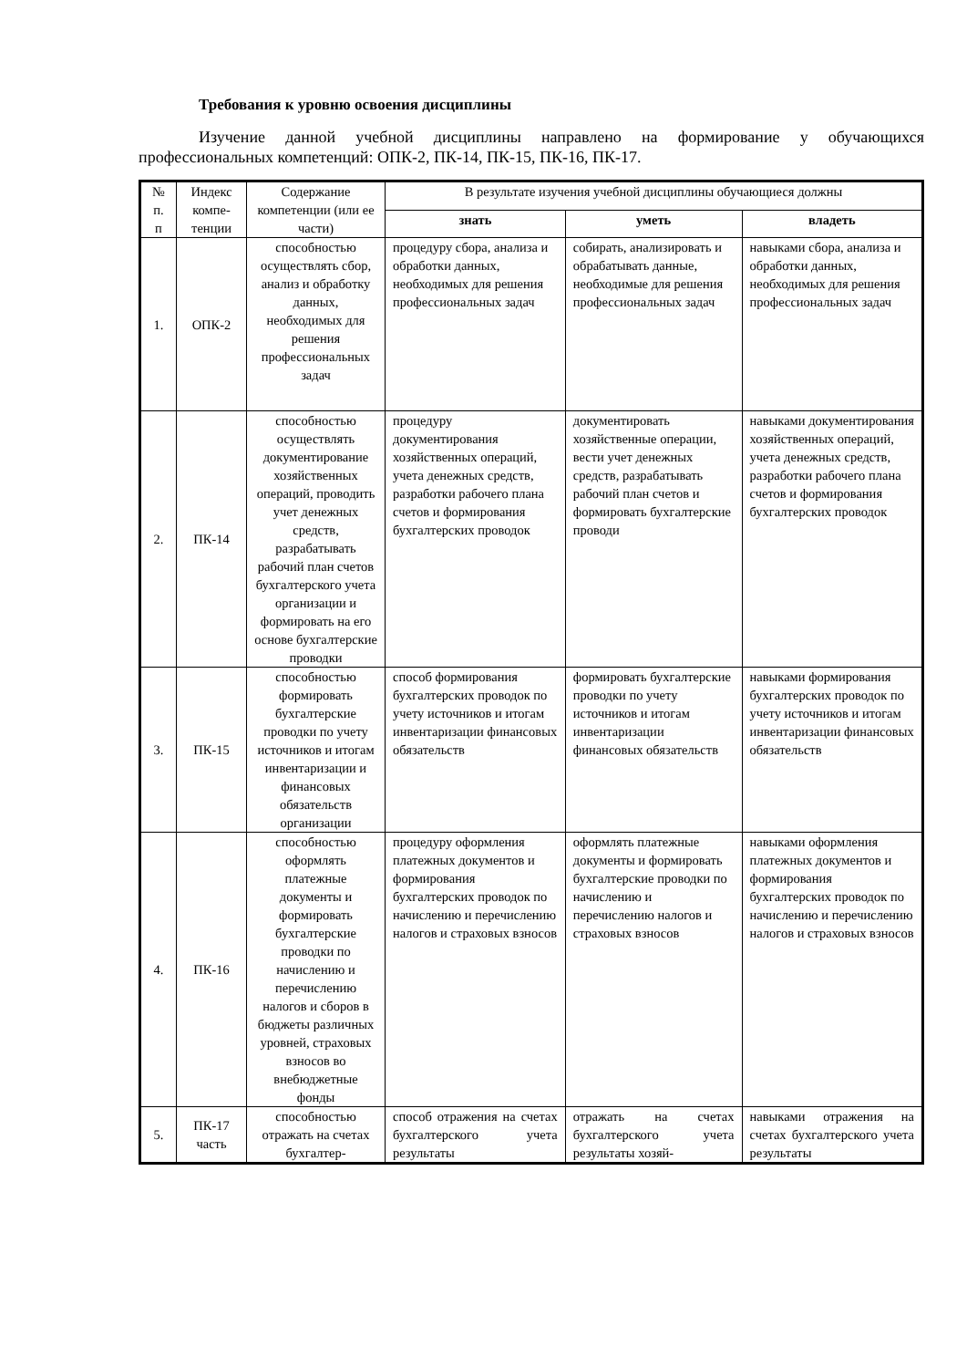Требования к уровню освоения дисциплины
Изучение данной учебной дисциплины направлено на формирование у обучающихся профессиональных компетенций: ОПК-2, ПК-14, ПК-15, ПК-16, ПК-17.
| № п. п | Индекс компе-тенции | Содержание компетенции (или ее части) | В результате изучения учебной дисциплины обучающиеся должны | | |
| --- | --- | --- | --- | --- | --- |
| | | | знать | уметь | владеть |
| 1. | ОПК-2 | способностью осуществлять сбор, анализ и обработку данных, необходимых для решения профессиональных задач | процедуру сбора, анализа и обработки данных, необходимых для решения профессиональных задач | собирать, анализировать и обрабатывать данные, необходимые для решения профессиональных задач | навыками сбора, анализа и обработки данных, необходимых для решения профессиональных задач |
| 2. | ПК-14 | способностью осуществлять документирование хозяйственных операций, проводить учет денежных средств, разрабатывать рабочий план счетов бухгалтерского учета организации и формировать на его основе бухгалтерские проводки | процедуру документирования хозяйственных операций, учета денежных средств, разработки рабочего плана счетов и формирования бухгалтерских проводок | документировать хозяйственные операции, вести учет денежных средств, разрабатывать рабочий план счетов и формировать бухгалтерские проводи | навыками документирования хозяйственных операций, учета денежных средств, разработки рабочего плана счетов и формирования бухгалтерских проводок |
| 3. | ПК-15 | способностью формировать бухгалтерские проводки по учету источников и итогам инвентаризации и финансовых обязательств организации | способ формирования бухгалтерских проводок по учету источников и итогам инвентаризации финансовых обязательств | формировать бухгалтерские проводки по учету источников и итогам инвентаризации финансовых обязательств | навыками формирования бухгалтерских проводок по учету источников и итогам инвентаризации финансовых обязательств |
| 4. | ПК-16 | способностью оформлять платежные документы и формировать бухгалтерские проводки по начислению и перечислению налогов и сборов в бюджеты различных уровней, страховых взносов во внебюджетные фонды | процедуру оформления платежных документов и формирования бухгалтерских проводок по начислению и перечислению налогов и страховых взносов | оформлять платежные документы и формировать бухгалтерские проводки по начислению и перечислению налогов и страховых взносов | навыками оформления платежных документов и формирования бухгалтерских проводок по начислению и перечислению налогов и страховых взносов |
| 5. | ПК-17 часть | способностью отражать на счетах бухгалтер- | способ отражения на счетах бухгалтерского учета результаты | отражать на счетах бухгалтерского учета результаты хозяй- | навыками отражения на счетах бухгалтерского учета результаты |